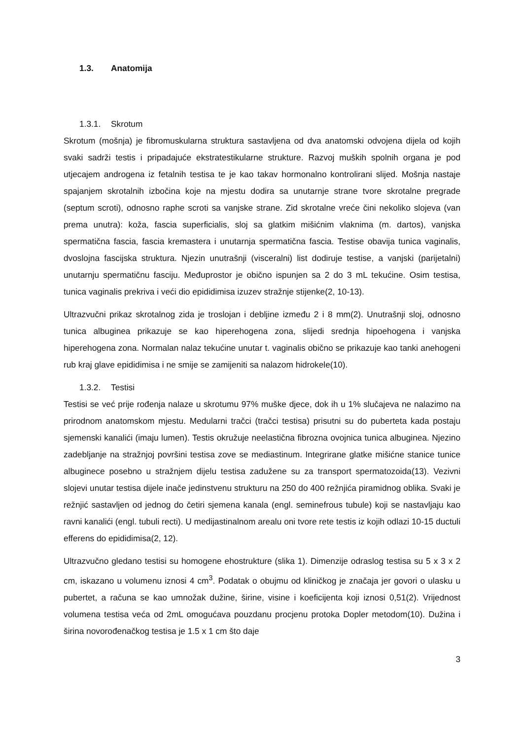1.3. Anatomija
1.3.1. Skrotum
Skrotum (mošnja) je fibromuskularna struktura sastavljena od dva anatomski odvojena dijela od kojih svaki sadrži testis i pripadajuće ekstratestikularne strukture. Razvoj muških spolnih organa je pod utjecajem androgena iz fetalnih testisa te je kao takav hormonalno kontrolirani slijed. Mošnja nastaje spajanjem skrotalnih izbočina koje na mjestu dodira sa unutarnje strane tvore skrotalne pregrade (septum scroti), odnosno raphe scroti sa vanjske strane. Zid skrotalne vreće čini nekoliko slojeva (van prema unutra): koža, fascia superficialis, sloj sa glatkim mišićnim vlaknima (m. dartos), vanjska spermatična fascia, fascia kremastera i unutarnja spermatična fascia. Testise obavija tunica vaginalis, dvoslojna fascijska struktura. Njezin unutrašnji (visceralni) list dodiruje testise, a vanjski (parijetalni) unutarnju spermatičnu fasciju. Međuprostor je obično ispunjen sa 2 do 3 mL tekućine. Osim testisa, tunica vaginalis prekriva i veći dio epididimisa izuzev stražnje stijenke(2, 10-13).
Ultrazvučni prikaz skrotalnog zida je troslojan i debljine između 2 i 8 mm(2). Unutrašnji sloj, odnosno tunica albuginea prikazuje se kao hiperehogena zona, slijedi srednja hipoehogena i vanjska hiperehogena zona. Normalan nalaz tekućine unutar t. vaginalis obično se prikazuje kao tanki anehogeni rub kraj glave epididimisa i ne smije se zamijeniti sa nalazom hidrokele(10).
1.3.2. Testisi
Testisi se već prije rođenja nalaze u skrotumu 97% muške djece, dok ih u 1% slučajeva ne nalazimo na prirodnom anatomskom mjestu. Medularni tračci (tračci testisa) prisutni su do puberteta kada postaju sjemenski kanalići (imaju lumen). Testis okružuje neelastična fibrozna ovojnica tunica albuginea. Njezino zadebljanje na stražnjoj površini testisa zove se mediastinum. Integrirane glatke mišićne stanice tunice albuginece posebno u stražnjem dijelu testisa zadužene su za transport spermatozoida(13). Vezivni slojevi unutar testisa dijele inače jedinstvenu strukturu na 250 do 400 režnjića piramidnog oblika. Svaki je režnjić sastavljen od jednog do četiri sjemena kanala (engl. seminefrous tubule) koji se nastavljaju kao ravni kanalići (engl. tubuli recti). U medijastinalnom arealu oni tvore rete testis iz kojih odlazi 10-15 ductuli efferens do epididimisa(2, 12).
Ultrazvučno gledano testisi su homogene ehostrukture (slika 1). Dimenzije odraslog testisa su 5 x 3 x 2 cm, iskazano u volumenu iznosi 4 cm<sup>3</sup>. Podatak o obujmu od kliničkog je značaja jer govori o ulasku u pubertet, a računa se kao umnožak dužine, širine, visine i koeficijenta koji iznosi 0,51(2). Vrijednost volumena testisa veća od 2mL omogućava pouzdanu procjenu protoka Dopler metodom(10). Dužina i širina novorođenačkog testisa je 1.5 x 1 cm što daje
3